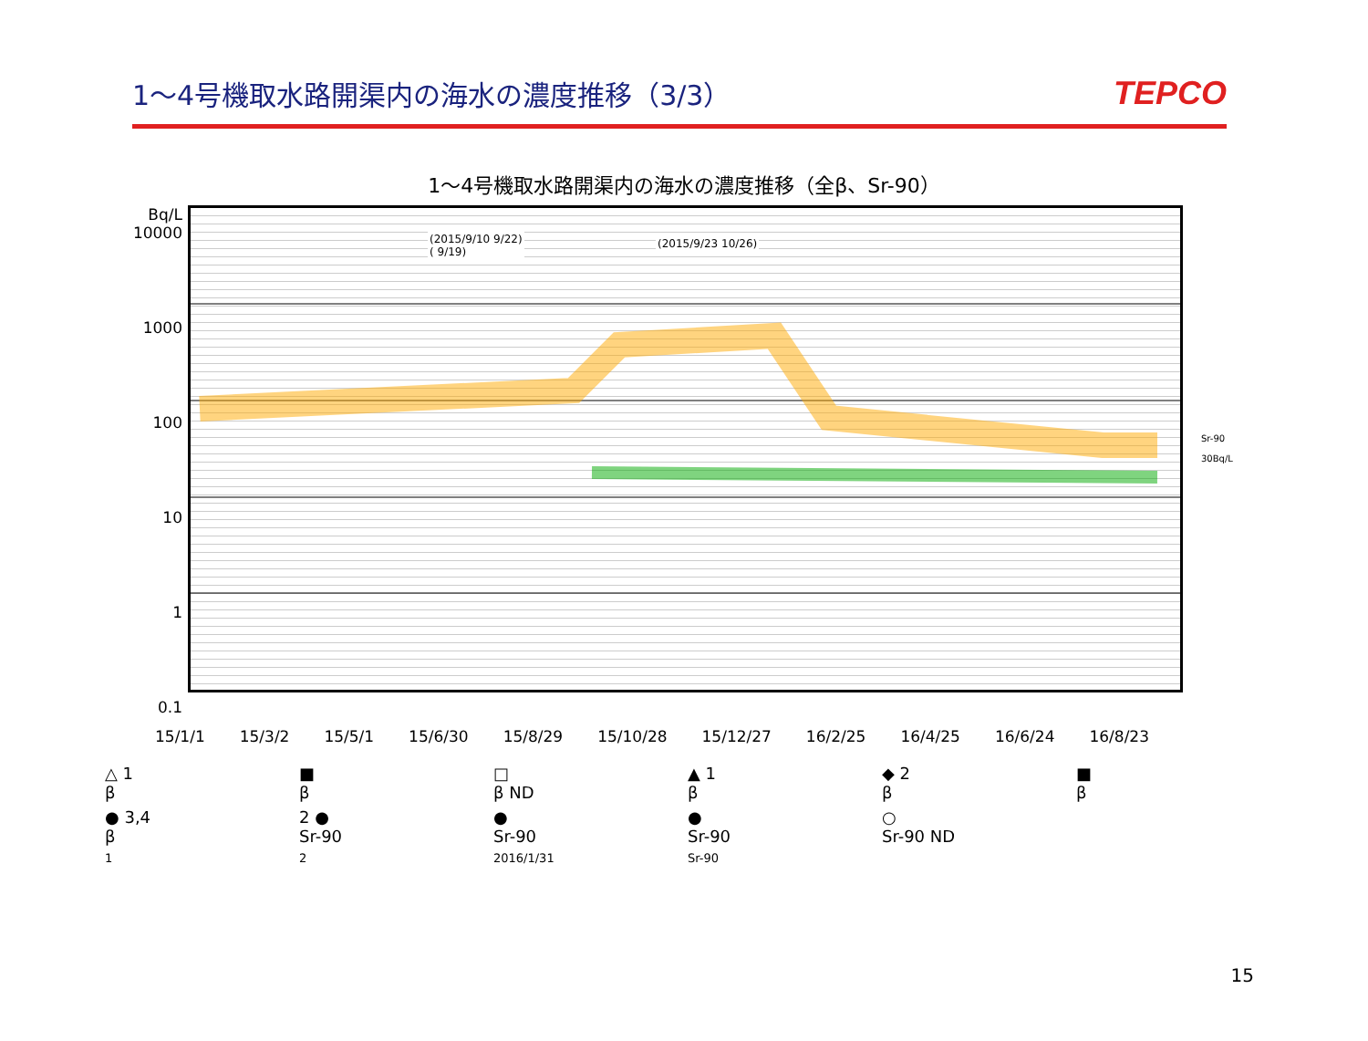1～4号機取水路開渠内の海水の濃度推移（3/3）
TEPCO
1～4号機取水路開渠内の海水の濃度推移（全β、Sr-90）
Bq/L
10000
1000
100
10
1
0.1
(2015/9/10 9/22)
( 9/19)
(2015/9/23 10/26)
Sr-90
30Bq/L
15/1/1 15/3/2 15/5/1 15/6/30 15/8/29 15/10/28 15/12/27 16/2/25 16/4/25 16/6/24 16/8/23
△ 1
β
■
β
□
β ND
▲ 1
β
◆ 2
β
■
β
● 3,4
β
2 ●
Sr-90
●
Sr-90
●
Sr-90
○
Sr-90 ND
1
2
2016/1/31
Sr-90
15